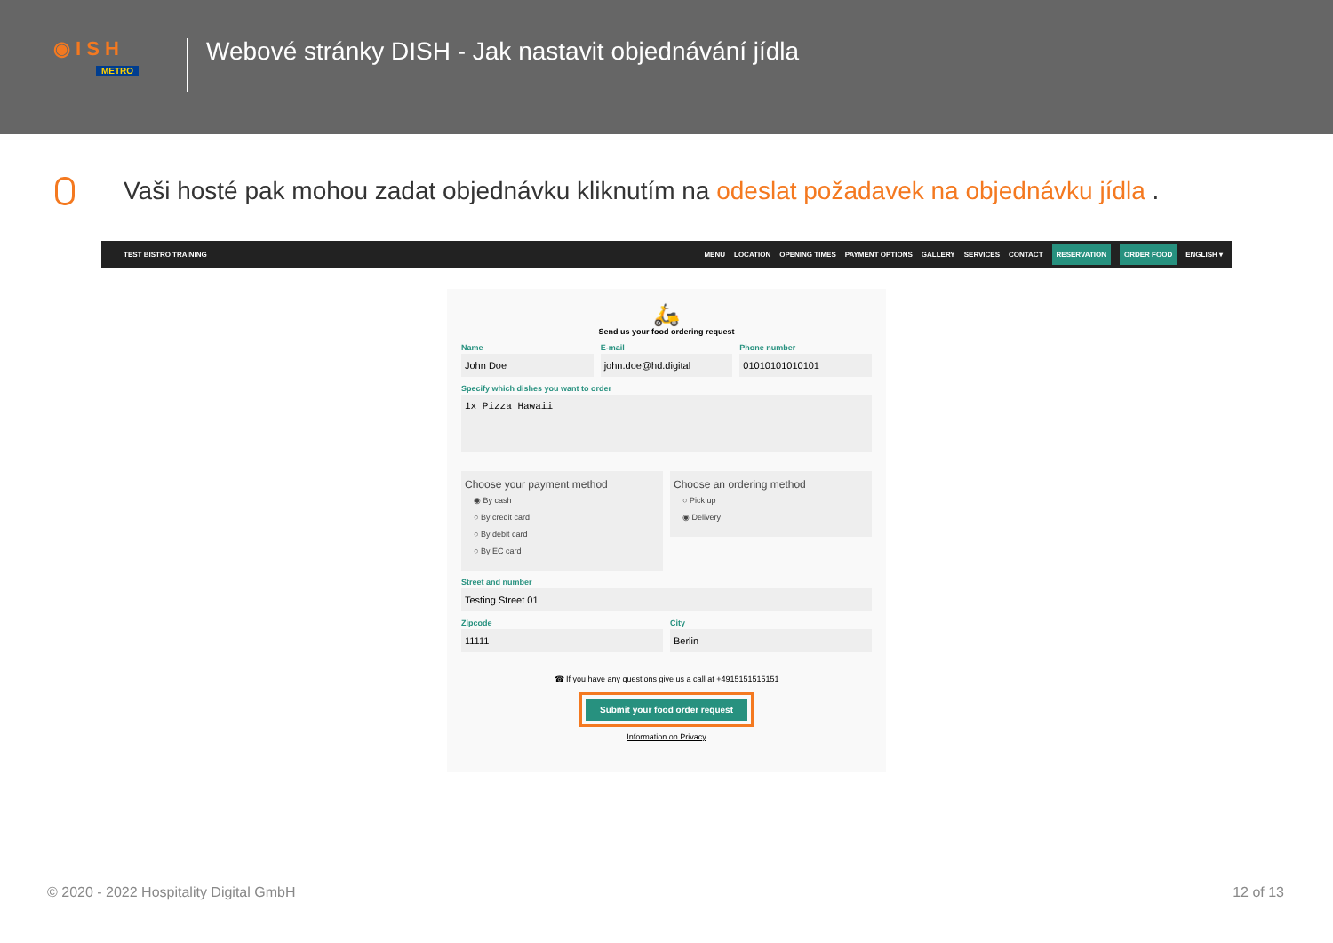◉ I S H
METRO
Webové stránky DISH - Jak nastavit objednávání jídla
Vaši hosté pak mohou zadat objednávku kliknutím na odeslat požadavek na objednávku jídla .
TEST BISTRO TRAINING MENU LOCATION OPENING TIMES PAYMENT OPTIONS GALLERY SERVICES CONTACT
RESERVATION ORDER FOOD
ENGLISH ▾
🛵
Send us your food ordering request
Name
John Doe
E-mail
john.doe@hd.digital
Phone number
01010101010101
Specify which dishes you want to order
1x Pizza Hawaii
Choose your payment method
◉ By cash
○ By credit card
○ By debit card
○ By EC card
Choose an ordering method
○ Pick up
◉ Delivery
Street and number
Testing Street 01
Zipcode
11111
City
Berlin
☎ If you have any questions give us a call at +4915151515151
Submit your food order request
Information on Privacy
© 2020 - 2022 Hospitality Digital GmbH
12 of 13